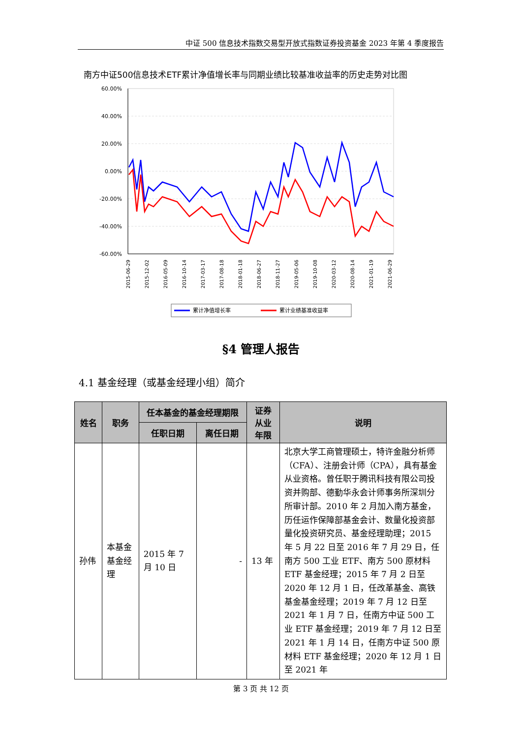中证 500 信息技术指数交易型开放式指数证券投资基金 2023 年第 4 季度报告
南方中证500信息技术ETF累计净值增长率与同期业绩比较基准收益率的历史走势对比图
60.00%
40.00%
20.00%
0.00%
-20.00%
-40.00%
-60.00%
2015-06-29
2015-12-02
2016-05-09
2016-10-14
2017-03-17
2017-08-18
2018-01-18
2018-06-27
2018-11-27
2019-05-06
2019-10-08
2020-03-12
2020-08-14
2021-01-19
2021-06-29
累计净值增长率
累计业绩基准收益率
§4 管理人报告
4.1 基金经理（或基金经理小组）简介
| 姓名 | 职务 | 任本基金的基金经理期限 | | 证券 从业 年限 | 说明 |
| --- | --- | --- | --- | --- | --- |
| | | 任职日期 | 离任日期 | | |
| 孙伟 | 本基金 基金经 理 | 2015 年 7 月 10 日 | - | 13 年 | 北京大学工商管理硕士，特许金融分析师（CFA）、注册会计师（CPA），具有基金从业资格。曾任职于腾讯科技有限公司投资并购部、德勤华永会计师事务所深圳分所审计部。2010 年 2 月加入南方基金，历任运作保障部基金会计、数量化投资部量化投资研究员、基金经理助理；2015 年 5 月 22 日至 2016 年 7 月 29 日，任南方 500 工业 ETF、南方 500 原材料 ETF 基金经理；2015 年 7 月 2 日至 2020 年 12 月 1 日，任改革基金、高铁基金基金经理；2019 年 7 月 12 日至 2021 年 1 月 7 日，任南方中证 500 工业 ETF 基金经理；2019 年 7 月 12 日至 2021 年 1 月 14 日，任南方中证 500 原材料 ETF 基金经理；2020 年 12 月 1 日至 2021 年 |
第 3 页 共 12 页